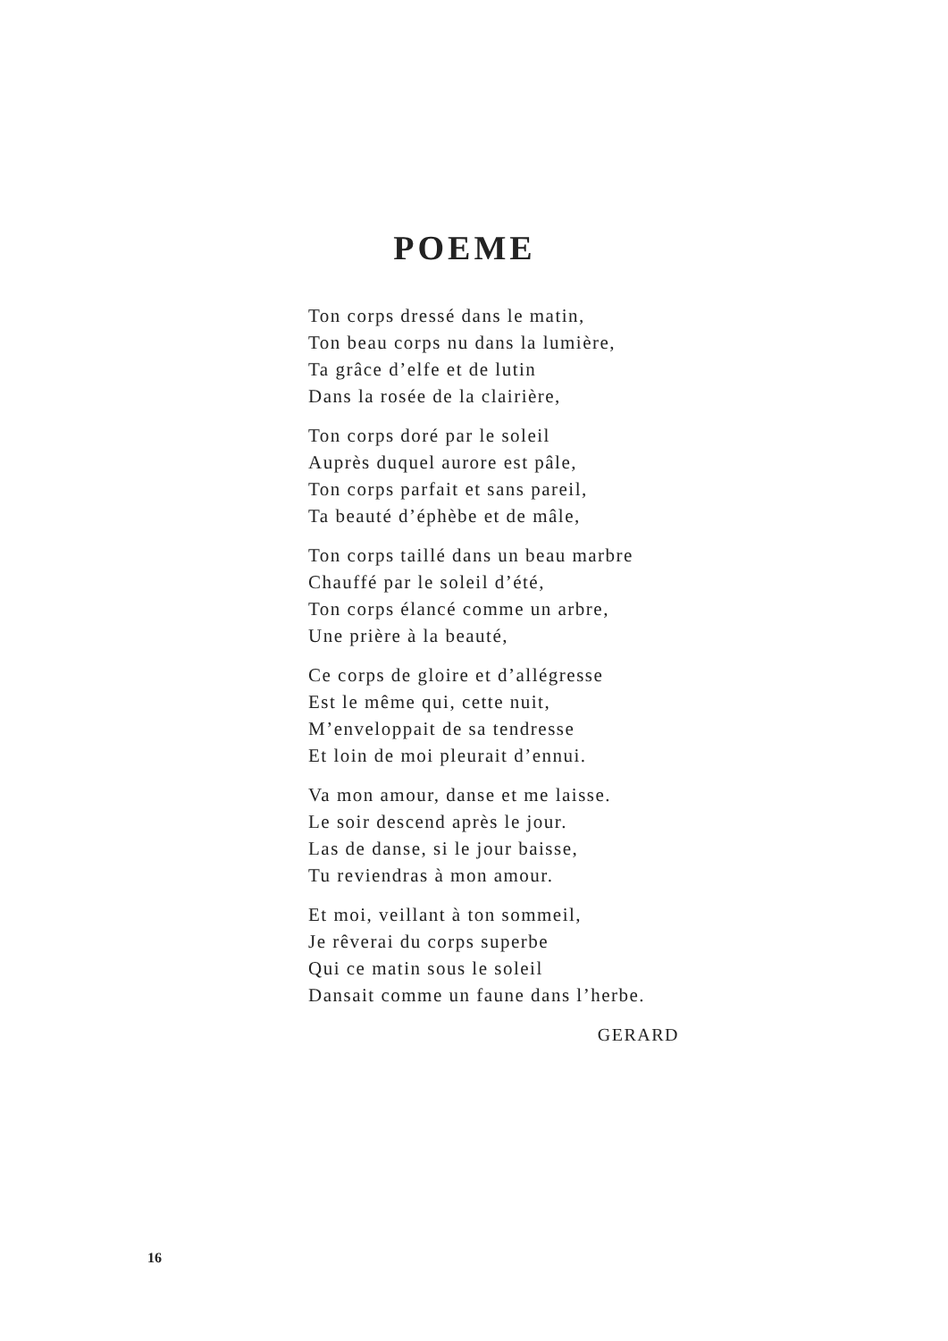POEME
Ton corps dressé dans le matin,
Ton beau corps nu dans la lumière,
Ta grâce d’elfe et de lutin
Dans la rosée de la clairière,
Ton corps doré par le soleil
Auprès duquel aurore est pâle,
Ton corps parfait et sans pareil,
Ta beauté d’éphèbe et de mâle,
Ton corps taillé dans un beau marbre
Chauffé par le soleil d’été,
Ton corps élancé comme un arbre,
Une prière à la beauté,
Ce corps de gloire et d’allégresse
Est le même qui, cette nuit,
M’enveloppait de sa tendresse
Et loin de moi pleurait d’ennui.
Va mon amour, danse et me laisse.
Le soir descend après le jour.
Las de danse, si le jour baisse,
Tu reviendras à mon amour.
Et moi, veillant à ton sommeil,
Je rêverai du corps superbe
Qui ce matin sous le soleil
Dansait comme un faune dans l’herbe.
GERARD
16